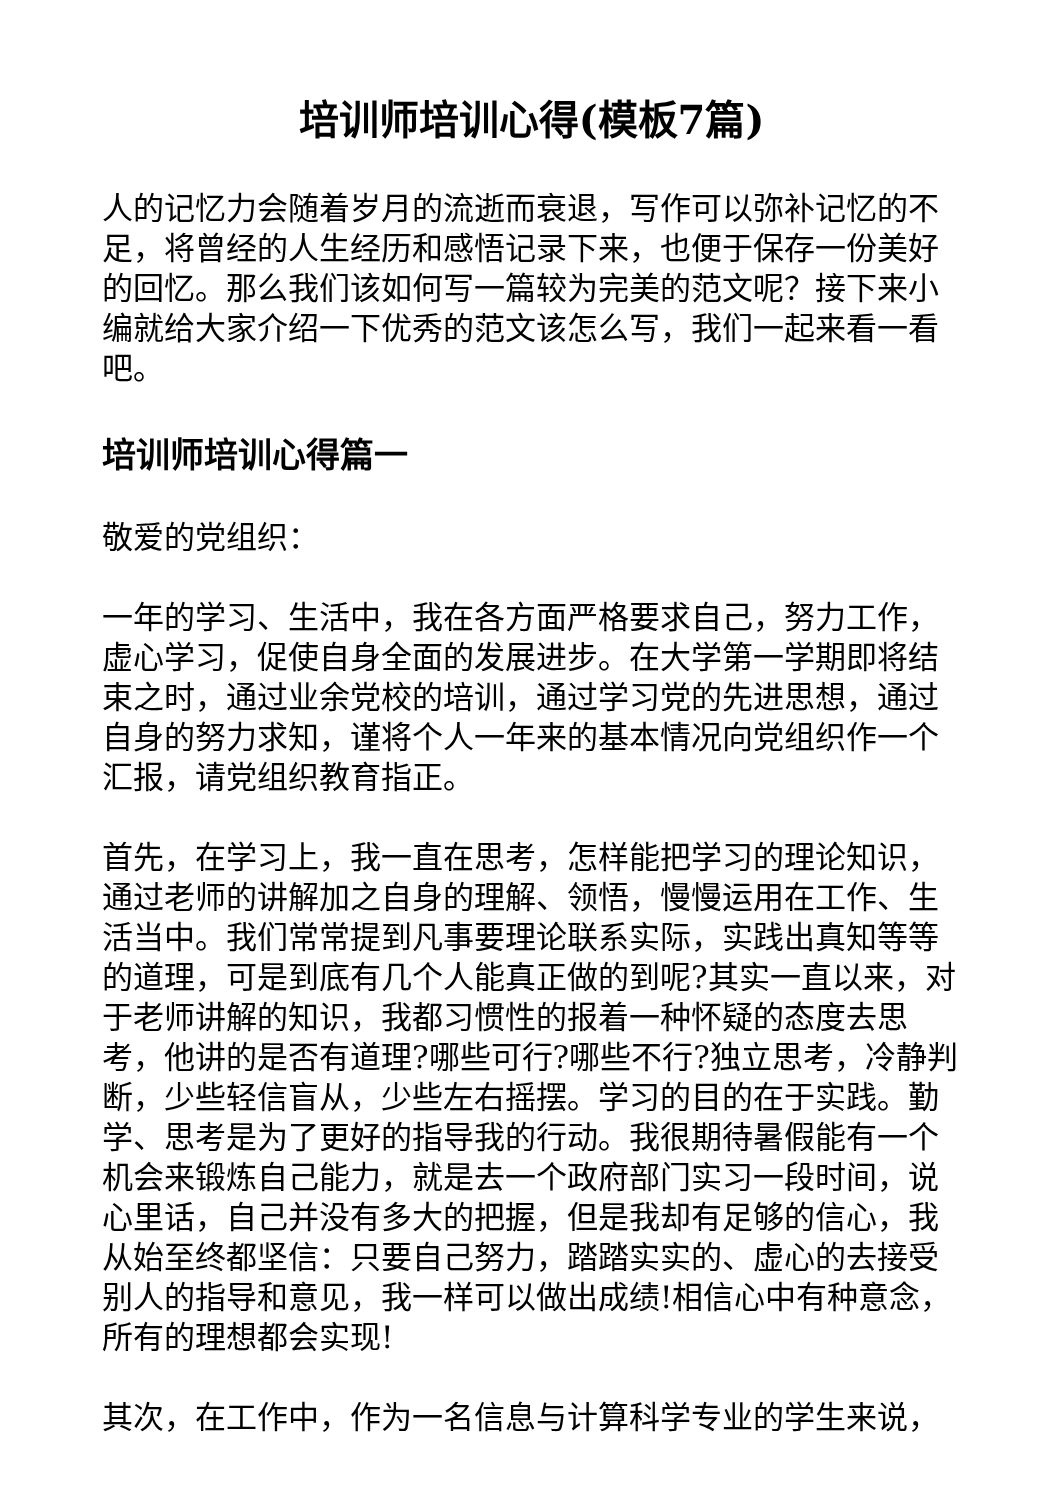培训师培训心得(模板7篇)
人的记忆力会随着岁月的流逝而衰退，写作可以弥补记忆的不足，将曾经的人生经历和感悟记录下来，也便于保存一份美好的回忆。那么我们该如何写一篇较为完美的范文呢？接下来小编就给大家介绍一下优秀的范文该怎么写，我们一起来看一看吧。
培训师培训心得篇一
敬爱的党组织：
一年的学习、生活中，我在各方面严格要求自己，努力工作，虚心学习，促使自身全面的发展进步。在大学第一学期即将结束之时，通过业余党校的培训，通过学习党的先进思想，通过自身的努力求知，谨将个人一年来的基本情况向党组织作一个汇报，请党组织教育指正。
首先，在学习上，我一直在思考，怎样能把学习的理论知识，通过老师的讲解加之自身的理解、领悟，慢慢运用在工作、生活当中。我们常常提到凡事要理论联系实际，实践出真知等等的道理，可是到底有几个人能真正做的到呢?其实一直以来，对于老师讲解的知识，我都习惯性的报着一种怀疑的态度去思考，他讲的是否有道理?哪些可行?哪些不行?独立思考，冷静判断，少些轻信盲从，少些左右摇摆。学习的目的在于实践。勤学、思考是为了更好的指导我的行动。我很期待暑假能有一个机会来锻炼自己能力，就是去一个政府部门实习一段时间，说心里话，自己并没有多大的把握，但是我却有足够的信心，我从始至终都坚信：只要自己努力，踏踏实实的、虚心的去接受别人的指导和意见，我一样可以做出成绩!相信心中有种意念，所有的理想都会实现!
其次，在工作中，作为一名信息与计算科学专业的学生来说，